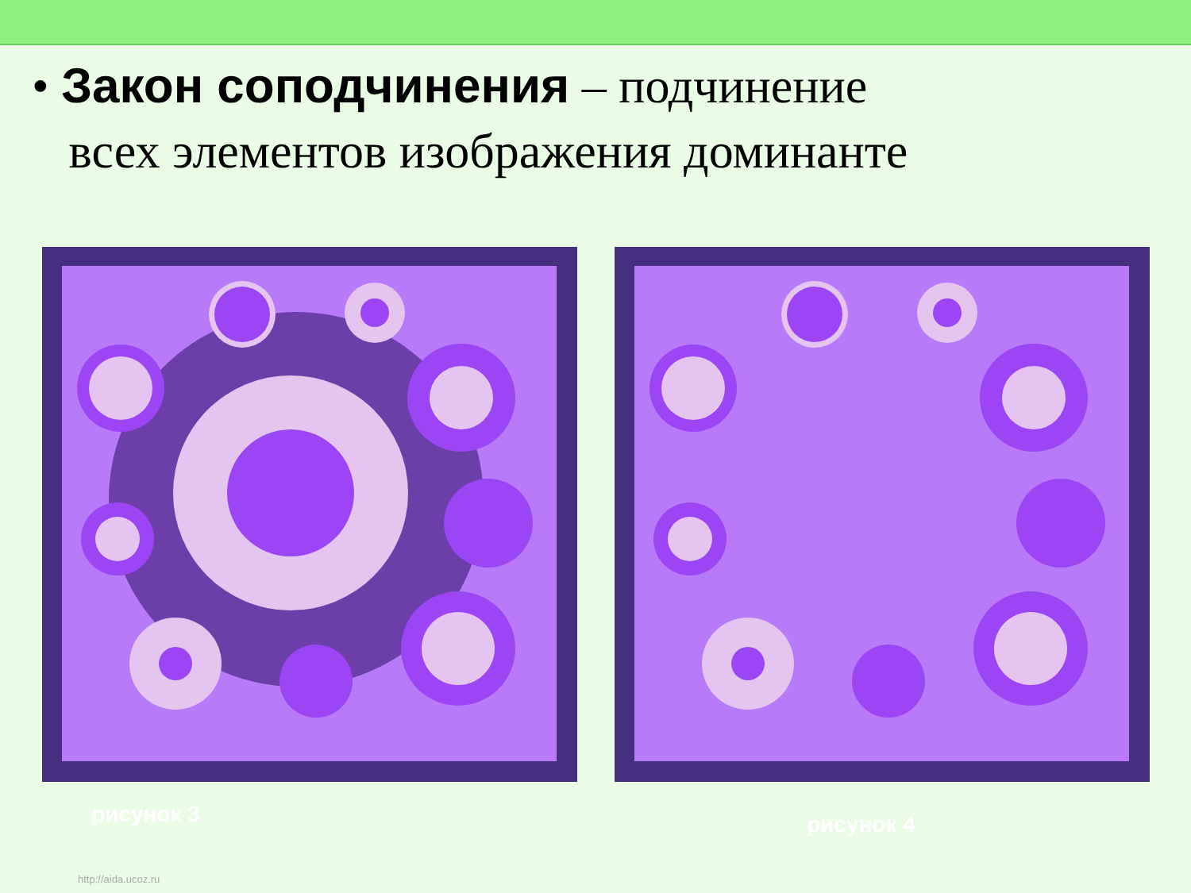• Закон соподчинения – подчинение
всех элементов изображения доминанте
рисунок 3
рисунок 4
http://aida.ucoz.ru